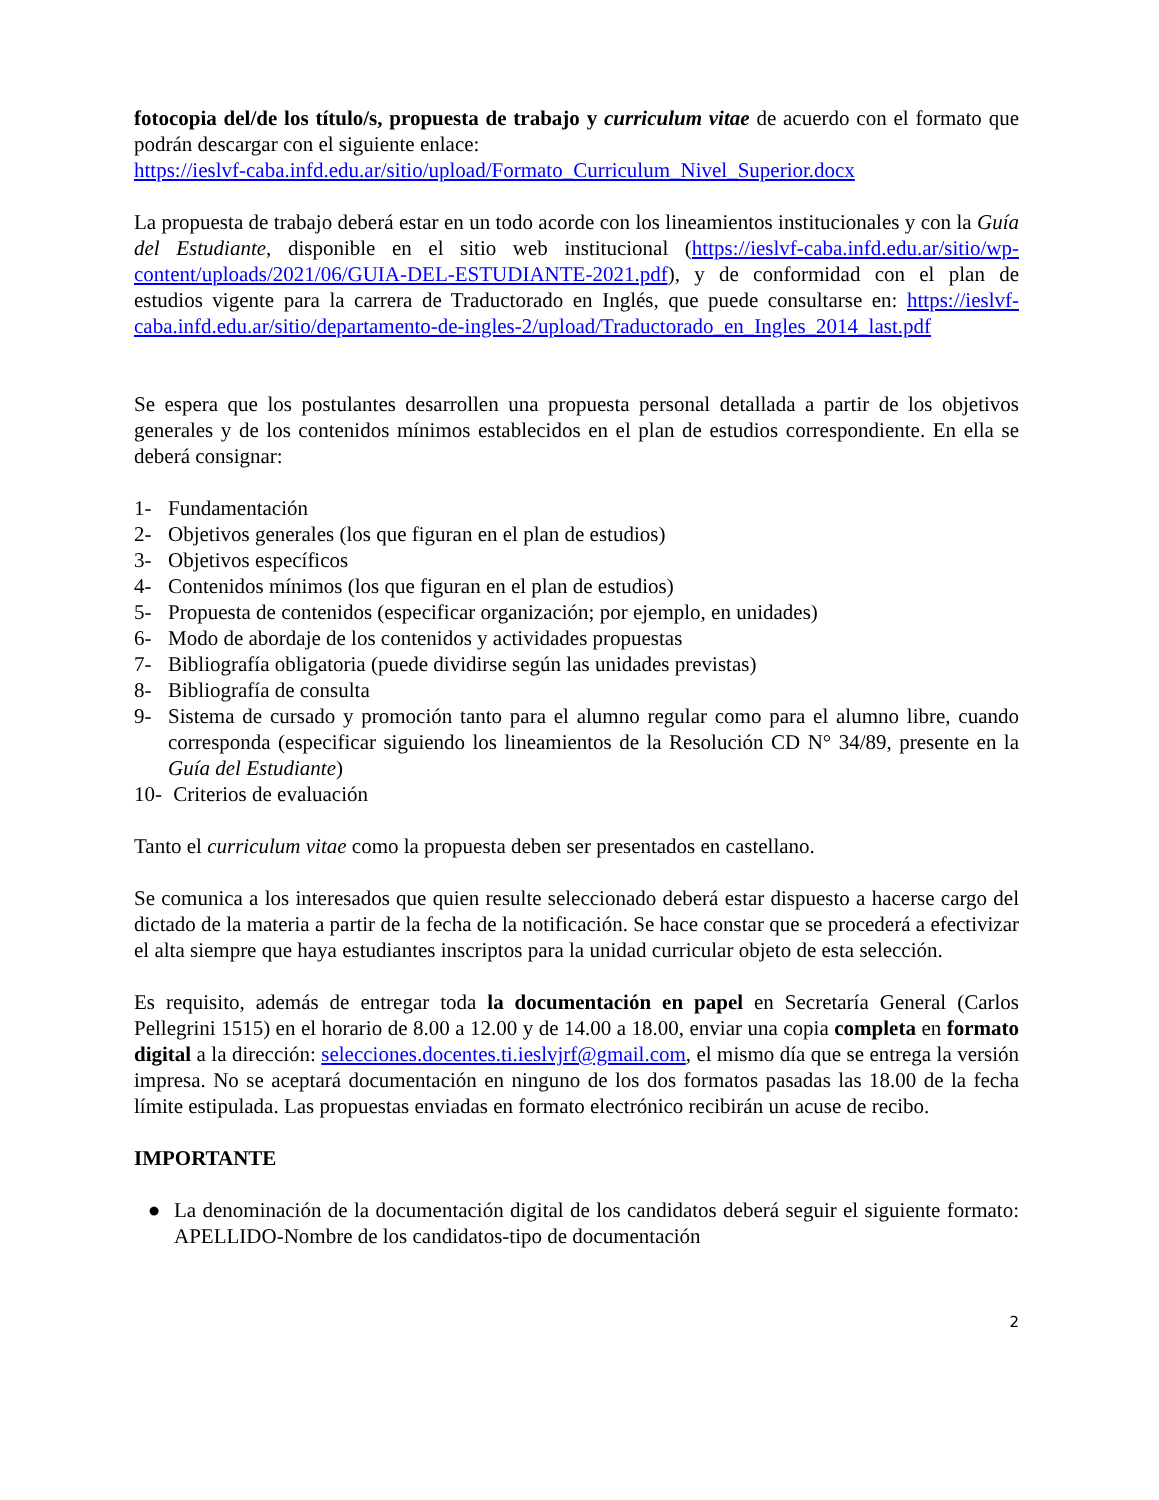fotocopia del/de los título/s, propuesta de trabajo y curriculum vitae de acuerdo con el formato que podrán descargar con el siguiente enlace:
https://ieslvf-caba.infd.edu.ar/sitio/upload/Formato_Curriculum_Nivel_Superior.docx
La propuesta de trabajo deberá estar en un todo acorde con los lineamientos institucionales y con la Guía del Estudiante, disponible en el sitio web institucional (https://ieslvf-caba.infd.edu.ar/sitio/wp-content/uploads/2021/06/GUIA-DEL-ESTUDIANTE-2021.pdf), y de conformidad con el plan de estudios vigente para la carrera de Traductorado en Inglés, que puede consultarse en: https://ieslvf-caba.infd.edu.ar/sitio/departamento-de-ingles-2/upload/Traductorado_en_Ingles_2014_last.pdf
Se espera que los postulantes desarrollen una propuesta personal detallada a partir de los objetivos generales y de los contenidos mínimos establecidos en el plan de estudios correspondiente. En ella se deberá consignar:
1- Fundamentación
2- Objetivos generales (los que figuran en el plan de estudios)
3- Objetivos específicos
4- Contenidos mínimos (los que figuran en el plan de estudios)
5- Propuesta de contenidos (especificar organización; por ejemplo, en unidades)
6- Modo de abordaje de los contenidos y actividades propuestas
7- Bibliografía obligatoria (puede dividirse según las unidades previstas)
8- Bibliografía de consulta
9- Sistema de cursado y promoción tanto para el alumno regular como para el alumno libre, cuando corresponda (especificar siguiendo los lineamientos de la Resolución CD N° 34/89, presente en la Guía del Estudiante)
10- Criterios de evaluación
Tanto el curriculum vitae como la propuesta deben ser presentados en castellano.
Se comunica a los interesados que quien resulte seleccionado deberá estar dispuesto a hacerse cargo del dictado de la materia a partir de la fecha de la notificación. Se hace constar que se procederá a efectivizar el alta siempre que haya estudiantes inscriptos para la unidad curricular objeto de esta selección.
Es requisito, además de entregar toda la documentación en papel en Secretaría General (Carlos Pellegrini 1515) en el horario de 8.00 a 12.00 y de 14.00 a 18.00, enviar una copia completa en formato digital a la dirección: selecciones.docentes.ti.ieslvjrf@gmail.com, el mismo día que se entrega la versión impresa. No se aceptará documentación en ninguno de los dos formatos pasadas las 18.00 de la fecha límite estipulada. Las propuestas enviadas en formato electrónico recibirán un acuse de recibo.
IMPORTANTE
● La denominación de la documentación digital de los candidatos deberá seguir el siguiente formato: APELLIDO-Nombre de los candidatos-tipo de documentación
2